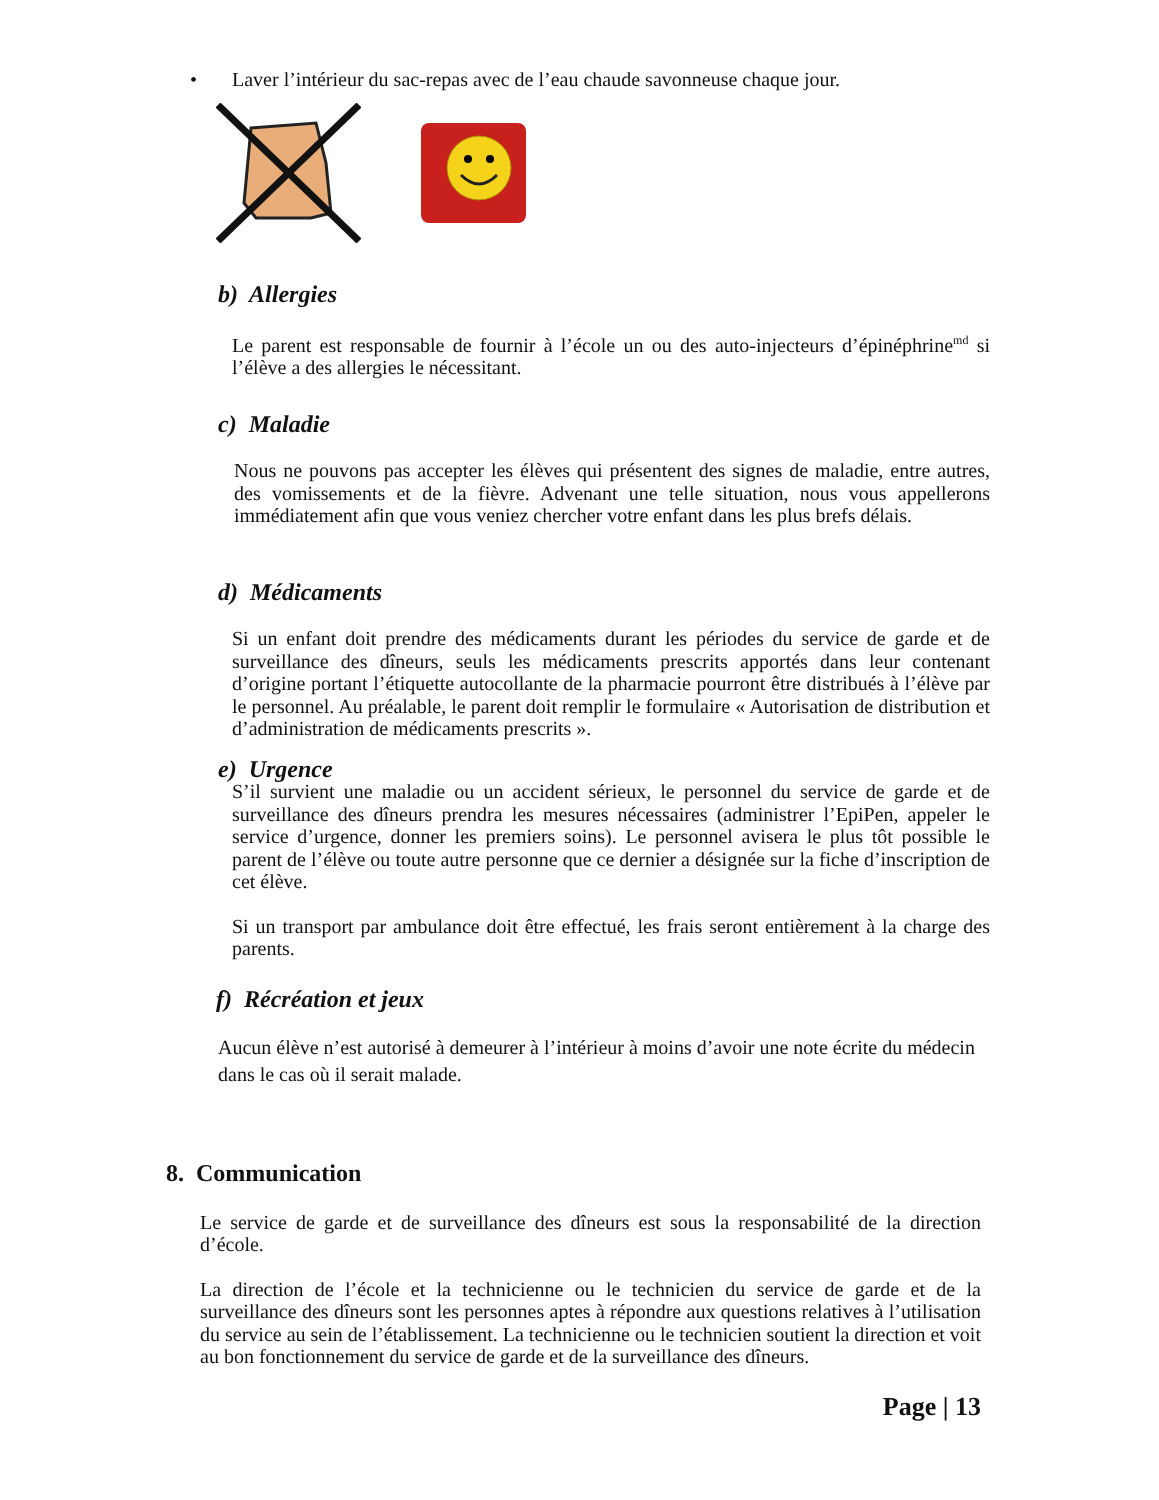• Laver l’intérieur du sac-repas avec de l’eau chaude savonneuse chaque jour.
b) Allergies
Le parent est responsable de fournir à l’école un ou des auto-injecteurs d’épinéphrine<sup>md</sup> si l’élève a des allergies le nécessitant.
c) Maladie
Nous ne pouvons pas accepter les élèves qui présentent des signes de maladie, entre autres, des vomissements et de la fièvre. Advenant une telle situation, nous vous appellerons immédiatement afin que vous veniez chercher votre enfant dans les plus brefs délais.
d) Médicaments
Si un enfant doit prendre des médicaments durant les périodes du service de garde et de surveillance des dîneurs, seuls les médicaments prescrits apportés dans leur contenant d’origine portant l’étiquette autocollante de la pharmacie pourront être distribués à l’élève par le personnel. Au préalable, le parent doit remplir le formulaire « Autorisation de distribution et d’administration de médicaments prescrits ».
e) Urgence
S’il survient une maladie ou un accident sérieux, le personnel du service de garde et de surveillance des dîneurs prendra les mesures nécessaires (administrer l’EpiPen, appeler le service d’urgence, donner les premiers soins). Le personnel avisera le plus tôt possible le parent de l’élève ou toute autre personne que ce dernier a désignée sur la fiche d’inscription de cet élève.
Si un transport par ambulance doit être effectué, les frais seront entièrement à la charge des parents.
f) Récréation et jeux
Aucun élève n’est autorisé à demeurer à l’intérieur à moins d’avoir une note écrite du médecin dans le cas où il serait malade.
8. Communication
Le service de garde et de surveillance des dîneurs est sous la responsabilité de la direction d’école.
La direction de l’école et la technicienne ou le technicien du service de garde et de la surveillance des dîneurs sont les personnes aptes à répondre aux questions relatives à l’utilisation du service au sein de l’établissement. La technicienne ou le technicien soutient la direction et voit au bon fonctionnement du service de garde et de la surveillance des dîneurs.
Page | 13